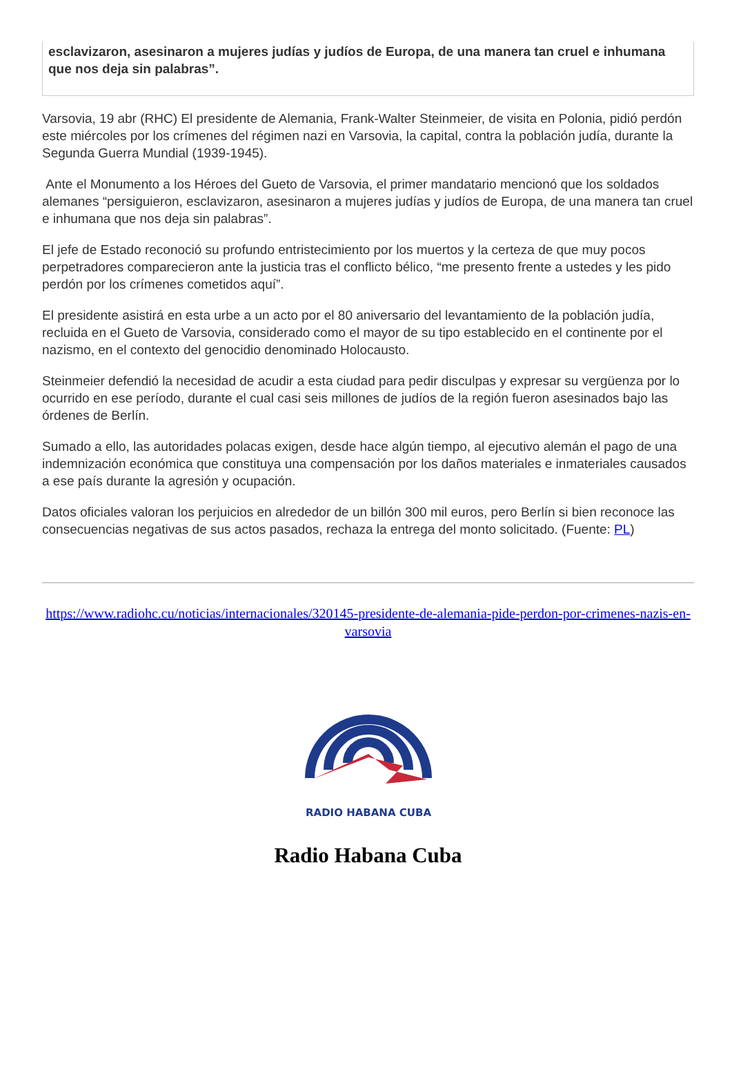esclavizaron, asesinaron a mujeres judías y judíos de Europa, de una manera tan cruel e inhumana que nos deja sin palabras”.
Varsovia, 19 abr (RHC) El presidente de Alemania, Frank-Walter Steinmeier, de visita en Polonia, pidió perdón este miércoles por los crímenes del régimen nazi en Varsovia, la capital, contra la población judía, durante la Segunda Guerra Mundial (1939-1945).
Ante el Monumento a los Héroes del Gueto de Varsovia, el primer mandatario mencionó que los soldados alemanes “persiguieron, esclavizaron, asesinaron a mujeres judías y judíos de Europa, de una manera tan cruel e inhumana que nos deja sin palabras”.
El jefe de Estado reconoció su profundo entristecimiento por los muertos y la certeza de que muy pocos perpetradores comparecieron ante la justicia tras el conflicto bélico, “me presento frente a ustedes y les pido perdón por los crímenes cometidos aquí”.
El presidente asistirá en esta urbe a un acto por el 80 aniversario del levantamiento de la población judía, recluida en el Gueto de Varsovia, considerado como el mayor de su tipo establecido en el continente por el nazismo, en el contexto del genocidio denominado Holocausto.
Steinmeier defendió la necesidad de acudir a esta ciudad para pedir disculpas y expresar su vergüenza por lo ocurrido en ese período, durante el cual casi seis millones de judíos de la región fueron asesinados bajo las órdenes de Berlín.
Sumado a ello, las autoridades polacas exigen, desde hace algún tiempo, al ejecutivo alemán el pago de una indemnización económica que constituya una compensación por los daños materiales e inmateriales causados a ese país durante la agresión y ocupación.
Datos oficiales valoran los perjuicios en alrededor de un billón 300 mil euros, pero Berlín si bien reconoce las consecuencias negativas de sus actos pasados, rechaza la entrega del monto solicitado. (Fuente: PL)
https://www.radiohc.cu/noticias/internacionales/320145-presidente-de-alemania-pide-perdon-por-crimenes-nazis-en-varsovia
RADIO HABANA CUBA
Radio Habana Cuba